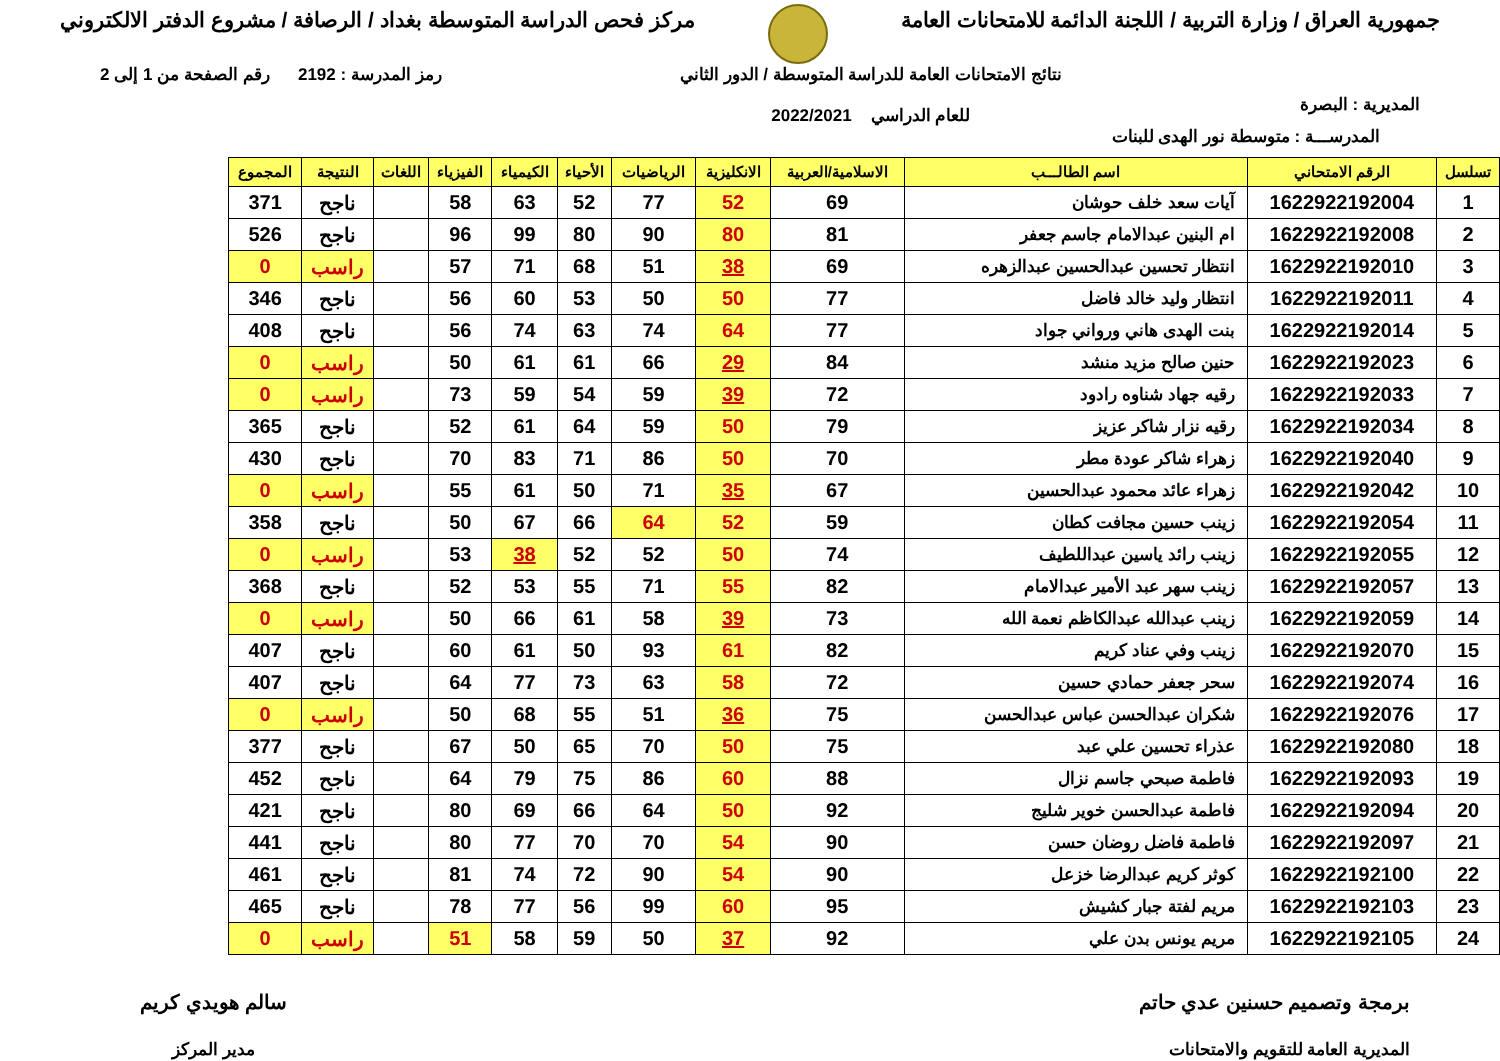جمهورية العراق / وزارة التربية / اللجنة الدائمة للامتحانات العامة
مركز فحص الدراسة المتوسطة بغداد / الرصافة / مشروع الدفتر الالكتروني
المديرية : البصرة
نتائج الامتحانات العامة للدراسة المتوسطة / الدور الثاني
للعام الدراسي 2022/2021
رمز المدرسة : 2192 رقم الصفحة من 1 إلى 2
المدرســـة : متوسطة نور الهدى للبنات
| تسلسل | الرقم الامتحاني | اسم الطالـــب | الاسلامية/العربية | الانكليزية | الرياضيات | الأحياء | الكيمياء | الفيزياء | اللغات | النتيجة | المجموع |
| --- | --- | --- | --- | --- | --- | --- | --- | --- | --- | --- | --- |
| 1 | 1622922192004 | آيات سعد خلف حوشان | 69 | 52 | 77 | 52 | 63 | 58 | | ناجح | 371 |
| 2 | 1622922192008 | ام البنين عبدالامام جاسم جعفر | 81 | 80 | 90 | 80 | 99 | 96 | | ناجح | 526 |
| 3 | 1622922192010 | انتظار تحسين عبدالحسين عبدالزهره | 69 | 38 | 51 | 68 | 71 | 57 | | راسب | 0 |
| 4 | 1622922192011 | انتظار وليد خالد فاضل | 77 | 50 | 50 | 53 | 60 | 56 | | ناجح | 346 |
| 5 | 1622922192014 | بنت الهدى هاني ورواني جواد | 77 | 64 | 74 | 63 | 74 | 56 | | ناجح | 408 |
| 6 | 1622922192023 | حنين صالح مزيد منشد | 84 | 29 | 66 | 61 | 61 | 50 | | راسب | 0 |
| 7 | 1622922192033 | رقيه جهاد شناوه رادود | 72 | 39 | 59 | 54 | 59 | 73 | | راسب | 0 |
| 8 | 1622922192034 | رقيه نزار شاكر عزيز | 79 | 50 | 59 | 64 | 61 | 52 | | ناجح | 365 |
| 9 | 1622922192040 | زهراء شاكر عودة مطر | 70 | 50 | 86 | 71 | 83 | 70 | | ناجح | 430 |
| 10 | 1622922192042 | زهراء عائد محمود عبدالحسين | 67 | 35 | 71 | 50 | 61 | 55 | | راسب | 0 |
| 11 | 1622922192054 | زينب حسين مجافت كطان | 59 | 52 | 64 | 66 | 67 | 50 | | ناجح | 358 |
| 12 | 1622922192055 | زينب رائد ياسين عبداللطيف | 74 | 50 | 52 | 52 | 38 | 53 | | راسب | 0 |
| 13 | 1622922192057 | زينب سهر عبد الأمير عبدالامام | 82 | 55 | 71 | 55 | 53 | 52 | | ناجح | 368 |
| 14 | 1622922192059 | زينب عبدالله عبدالكاظم نعمة الله | 73 | 39 | 58 | 61 | 66 | 50 | | راسب | 0 |
| 15 | 1622922192070 | زينب وفي عناد كريم | 82 | 61 | 93 | 50 | 61 | 60 | | ناجح | 407 |
| 16 | 1622922192074 | سحر جعفر حمادي حسين | 72 | 58 | 63 | 73 | 77 | 64 | | ناجح | 407 |
| 17 | 1622922192076 | شكران عبدالحسن عباس عبدالحسن | 75 | 36 | 51 | 55 | 68 | 50 | | راسب | 0 |
| 18 | 1622922192080 | عذراء تحسين علي عبد | 75 | 50 | 70 | 65 | 50 | 67 | | ناجح | 377 |
| 19 | 1622922192093 | فاطمة صبحي جاسم نزال | 88 | 60 | 86 | 75 | 79 | 64 | | ناجح | 452 |
| 20 | 1622922192094 | فاطمة عبدالحسن خوير شليج | 92 | 50 | 64 | 66 | 69 | 80 | | ناجح | 421 |
| 21 | 1622922192097 | فاطمة فاضل روضان حسن | 90 | 54 | 70 | 70 | 77 | 80 | | ناجح | 441 |
| 22 | 1622922192100 | كوثر كريم عبدالرضا خزعل | 90 | 54 | 90 | 72 | 74 | 81 | | ناجح | 461 |
| 23 | 1622922192103 | مريم لفتة جبار كشيش | 95 | 60 | 99 | 56 | 77 | 78 | | ناجح | 465 |
| 24 | 1622922192105 | مريم يونس بدن علي | 92 | 37 | 50 | 59 | 58 | 51 | | راسب | 0 |
برمجة وتصميم حسنين عدي حاتم
المديرية العامة للتقويم والامتحانات
سالم هويدي كريم
مدير المركز